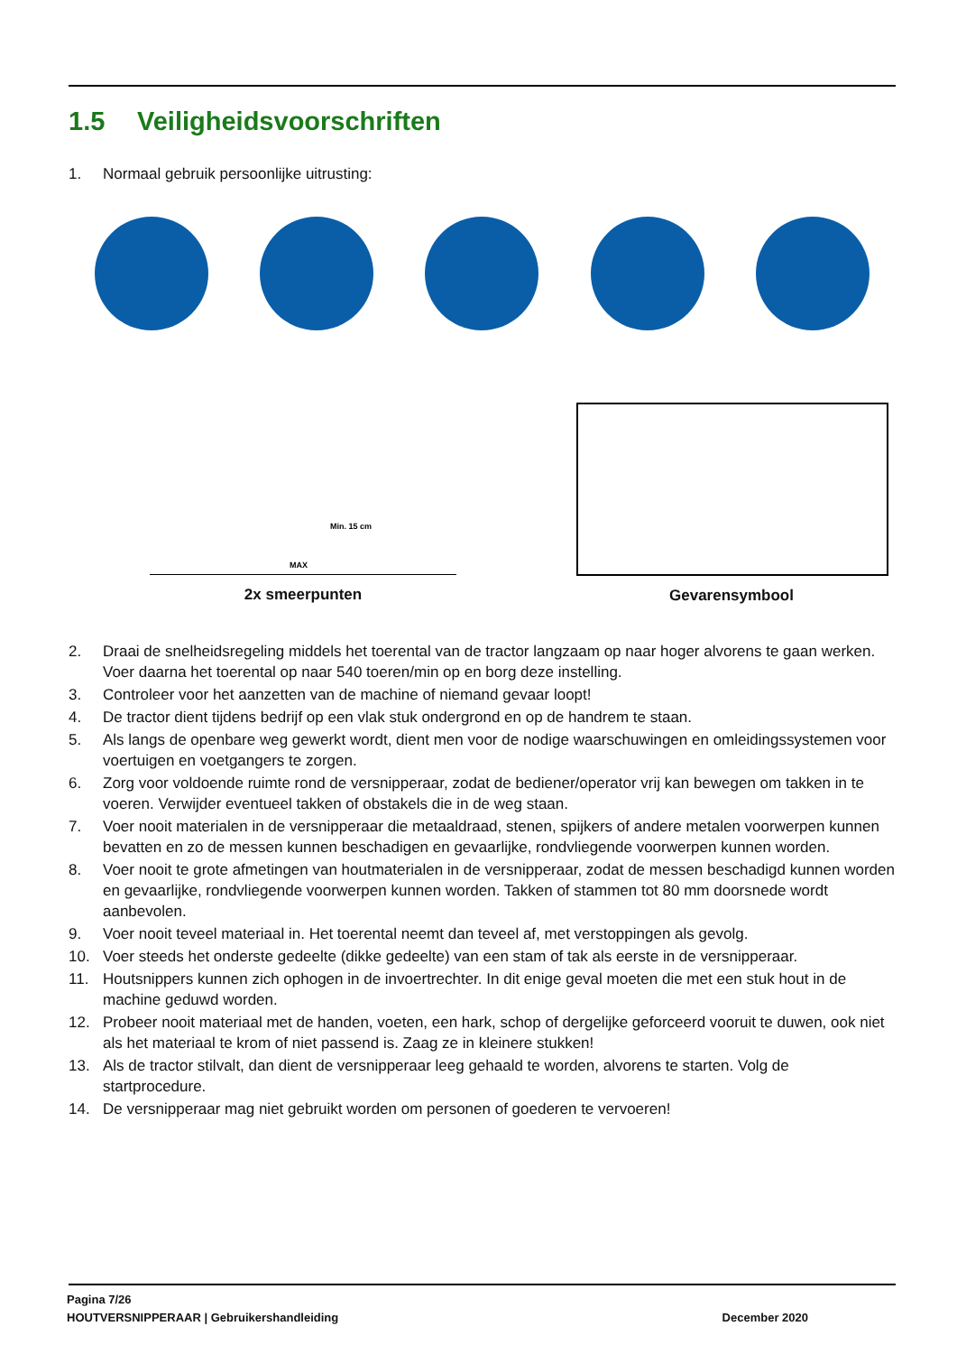1.5 Veiligheidsvoorschriften
1. Normaal gebruik persoonlijke uitrusting:
Min. 15 cm
MAX
2x smeerpunten
Gevarensymbool
2. Draai de snelheidsregeling middels het toerental van de tractor langzaam op naar hoger alvorens te gaan werken. Voer daarna het toerental op naar 540 toeren/min op en borg deze instelling.
3. Controleer voor het aanzetten van de machine of niemand gevaar loopt!
4. De tractor dient tijdens bedrijf op een vlak stuk ondergrond en op de handrem te staan.
5. Als langs de openbare weg gewerkt wordt, dient men voor de nodige waarschuwingen en omleidingssystemen voor voertuigen en voetgangers te zorgen.
6. Zorg voor voldoende ruimte rond de versnipperaar, zodat de bediener/operator vrij kan bewegen om takken in te voeren. Verwijder eventueel takken of obstakels die in de weg staan.
7. Voer nooit materialen in de versnipperaar die metaaldraad, stenen, spijkers of andere metalen voorwerpen kunnen bevatten en zo de messen kunnen beschadigen en gevaarlijke, rondvliegende voorwerpen kunnen worden.
8. Voer nooit te grote afmetingen van houtmaterialen in de versnipperaar, zodat de messen beschadigd kunnen worden en gevaarlijke, rondvliegende voorwerpen kunnen worden. Takken of stammen tot 80 mm doorsnede wordt aanbevolen.
9. Voer nooit teveel materiaal in. Het toerental neemt dan teveel af, met verstoppingen als gevolg.
10. Voer steeds het onderste gedeelte (dikke gedeelte) van een stam of tak als eerste in de versnipperaar.
11. Houtsnippers kunnen zich ophogen in de invoertrechter. In dit enige geval moeten die met een stuk hout in de machine geduwd worden.
12. Probeer nooit materiaal met de handen, voeten, een hark, schop of dergelijke geforceerd vooruit te duwen, ook niet als het materiaal te krom of niet passend is. Zaag ze in kleinere stukken!
13. Als de tractor stilvalt, dan dient de versnipperaar leeg gehaald te worden, alvorens te starten. Volg de startprocedure.
14. De versnipperaar mag niet gebruikt worden om personen of goederen te vervoeren!
Pagina 7/26
HOUTVERSNIPPERAAR | Gebruikershandleiding December 2020